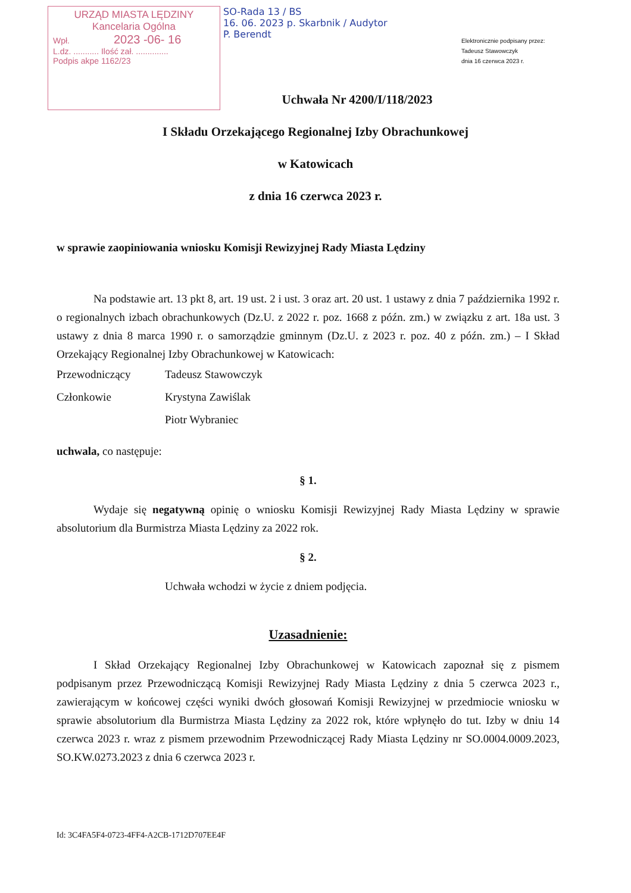URZĄD MIASTA LĘDZINY
Kancelaria Ogólna
Wpł. 2023 -06- 16
L.dz. ........... Ilość zał. ..............
Podpis akpe 1162/23
SO-Rada 13 / BS
16. 06. 2023 p. Skarbnik / Audytor
P. Berendt
Elektronicznie podpisany przez:
Tadeusz Stawowczyk
dnia 16 czerwca 2023 r.
Uchwała Nr 4200/I/118/2023
I Składu Orzekającego Regionalnej Izby Obrachunkowej
w Katowicach
z dnia 16 czerwca 2023 r.
w sprawie zaopiniowania wniosku Komisji Rewizyjnej Rady Miasta Lędziny
Na podstawie art. 13 pkt 8, art. 19 ust. 2 i ust. 3 oraz art. 20 ust. 1 ustawy z dnia 7 października 1992 r. o regionalnych izbach obrachunkowych (Dz.U. z 2022 r. poz. 1668 z późn. zm.) w związku z art. 18a ust. 3 ustawy z dnia 8 marca 1990 r. o samorządzie gminnym (Dz.U. z 2023 r. poz. 40 z późn. zm.) – I Skład Orzekający Regionalnej Izby Obrachunkowej w Katowicach:
Przewodniczący Tadeusz Stawowczyk
Członkowie Krystyna Zawiślak
Piotr Wybraniec
uchwala, co następuje:
§ 1.
Wydaje się negatywną opinię o wniosku Komisji Rewizyjnej Rady Miasta Lędziny w sprawie absolutorium dla Burmistrza Miasta Lędziny za 2022 rok.
§ 2.
Uchwała wchodzi w życie z dniem podjęcia.
Uzasadnienie:
I Skład Orzekający Regionalnej Izby Obrachunkowej w Katowicach zapoznał się z pismem podpisanym przez Przewodniczącą Komisji Rewizyjnej Rady Miasta Lędziny z dnia 5 czerwca 2023 r., zawierającym w końcowej części wyniki dwóch głosowań Komisji Rewizyjnej w przedmiocie wniosku w sprawie absolutorium dla Burmistrza Miasta Lędziny za 2022 rok, które wpłynęło do tut. Izby w dniu 14 czerwca 2023 r. wraz z pismem przewodnim Przewodniczącej Rady Miasta Lędziny nr SO.0004.0009.2023, SO.KW.0273.2023 z dnia 6 czerwca 2023 r.
Id: 3C4FA5F4-0723-4FF4-A2CB-1712D707EE4F